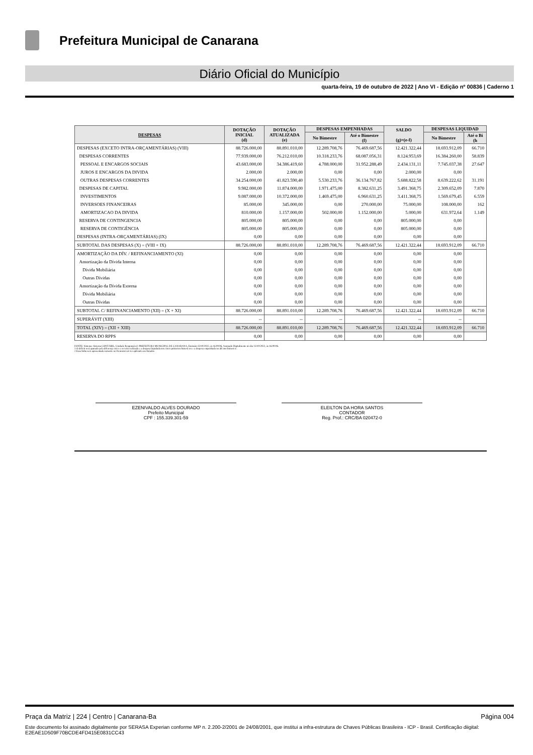Prefeitura Municipal de Canarana
Diário Oficial do Município
quarta-feira, 19 de outubro de 2022 | Ano VI - Edição nº 00836 | Caderno 1
| DESPESAS | DOTAÇÃO INICIAL (d) | DOTAÇÃO ATUALIZADA (e) | DESPESAS EMPENHADAS | | SALDO (g)=(e-f) | DESPESAS LIQUIDAD | |
| --- | --- | --- | --- | --- | --- | --- | --- |
| | | | No Bimestre | Até o Bimestre (f) | | No Bimestre | Até o Bi (h |
| DESPESAS (EXCETO INTRA-ORÇAMENTÁRIAS) (VIII) | 88.726.000,00 | 88.891.010,00 | 12.289.708,76 | 76.469.687,56 | 12.421.322,44 | 18.693.912,09 | 66.710 |
| DESPESAS CORRENTES | 77.939.000,00 | 76.212.010,00 | 10.318.233,76 | 68.087.056,31 | 8.124.953,69 | 16.384.260,00 | 58.839 |
| PESSOAL E ENCARGOS SOCIAIS | 43.683.000,00 | 34.386.419,60 | 4.788.000,00 | 31.952.288,49 | 2.434.131,11 | 7.745.037,38 | 27.647 |
| JUROS E ENCARGOS DA DIVIDA | 2.000,00 | 2.000,00 | 0,00 | 0,00 | 2.000,00 | 0,00 | |
| OUTRAS DESPESAS CORRENTES | 34.254.000,00 | 41.823.590,40 | 5.530.233,76 | 36.134.767,82 | 5.688.822,58 | 8.639.222,62 | 31.191 |
| DESPESAS DE CAPITAL | 9.982.000,00 | 11.874.000,00 | 1.971.475,00 | 8.382.631,25 | 3.491.368,75 | 2.309.652,09 | 7.870 |
| INVESTIMENTOS | 9.087.000,00 | 10.372.000,00 | 1.469.475,00 | 6.960.631,25 | 3.411.368,75 | 1.569.679,45 | 6.559 |
| INVERSOES FINANCEIRAS | 85.000,00 | 345.000,00 | 0,00 | 270.000,00 | 75.000,00 | 108.000,00 | 162 |
| AMORTIZACAO DA DIVIDA | 810.000,00 | 1.157.000,00 | 502.000,00 | 1.152.000,00 | 5.000,00 | 631.972,64 | 1.149 |
| RESERVA DE CONTINGENCIA | 805.000,00 | 805.000,00 | 0,00 | 0,00 | 805.000,00 | 0,00 | |
| RESERVA DE CONTIGÊNCIA | 805.000,00 | 805.000,00 | 0,00 | 0,00 | 805.000,00 | 0,00 | |
| DESPESAS (INTRA-ORÇAMENTÁRIAS) (IX) | 0,00 | 0,00 | 0,00 | 0,00 | 0,00 | 0,00 | |
| SUBTOTAL DAS DESPESAS (X) = (VIII + IX) | 88.726.000,00 | 88.891.010,00 | 12.289.708,76 | 76.469.687,56 | 12.421.322,44 | 18.693.912,09 | 66.710 |
| AMORTIZAÇÃO DA DÍV. / REFINANCIAMENTO (XI) | 0,00 | 0,00 | 0,00 | 0,00 | 0,00 | 0,00 | |
| Amortização da Dívida Interna | 0,00 | 0,00 | 0,00 | 0,00 | 0,00 | 0,00 | |
| Dívida Mobiliária | 0,00 | 0,00 | 0,00 | 0,00 | 0,00 | 0,00 | |
| Outras Dívidas | 0,00 | 0,00 | 0,00 | 0,00 | 0,00 | 0,00 | |
| Amortização da Dívida Externa | 0,00 | 0,00 | 0,00 | 0,00 | 0,00 | 0,00 | |
| Dívida Mobiliária | 0,00 | 0,00 | 0,00 | 0,00 | 0,00 | 0,00 | |
| Outras Dívidas | 0,00 | 0,00 | 0,00 | 0,00 | 0,00 | 0,00 | |
| SUBTOTAL C/ REFINANCIAMENTO (XII) = (X + XI) | 88.726.000,00 | 88.891.010,00 | 12.289.708,76 | 76.469.687,56 | 12.421.322,44 | 18.693.912,09 | 66.710 |
| SUPERÁVIT (XIII) | -- | -- | -- | | -- | -- | |
| TOTAL (XIV) = (XII + XIII) | 88.726.000,00 | 88.891.010,00 | 12.289.708,76 | 76.469.687,56 | 12.421.322,44 | 18.693.912,09 | 66.710 |
| RESERVA DO RPPS | 0,00 | 0,00 | 0,00 | 0,00 | 0,00 | 0,00 | |
FONTE: Sistema: Sistema CONTÁBIL, Unidade Responsável: PREFEITURA MUNICIPAL DE CANARANA, Emissão:13/10/2022, às 16:00:06, Assinado Digitalmente no dia 13/10/2022, às 16:00:06.
1 O déficit será apurado pela diferença ent re a receita realizada e a despesa liquidada nos cinco primeiros bimest res e a despesa empenhada no últ imo bimest re.
2 Essa linha será apresentada somente no Demonst rat ivo aplicado aos Estados
EZENIVALDO ALVES DOURADO
Prefeito Municipal
CPF : 155.339.301-59
ELEILTON DA HORA SANTOS
CONTADOR
Reg. Prof.: CRC/BA 020472-0
Praça da Matriz | 224 | Centro | Canarana-Ba Página 004
Este documento foi assinado digitalmente por SERASA Experian conforme MP n. 2.200-2/2001 de 24/08/2001, que institui a infra-estrutura de Chaves Públicas Brasileira - ICP - Brasil. Certificação diigital: E2EAE1D509F70BCDE4FD415E0831CC43